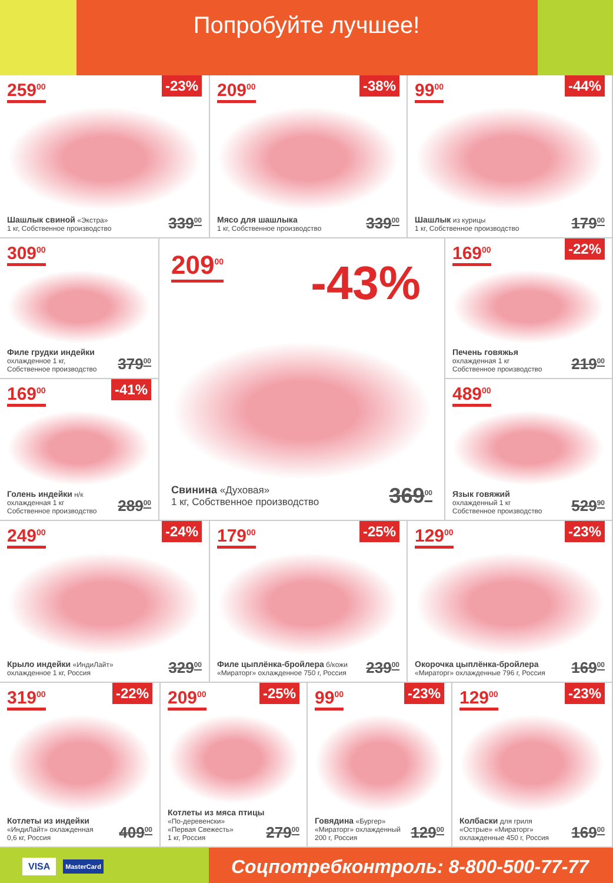Попробуйте лучшее!
259<sup>00</sup> -23%
Шашлык свиной «Экстра»
1 кг, Собственное производство
339<sup>00</sup>
209<sup>00</sup> -38%
Мясо для шашлыка
1 кг, Собственное производство
339<sup>00</sup>
99<sup>00</sup> -44%
Шашлык из курицы
1 кг, Собственное производство
179<sup>00</sup>
309<sup>00</sup>
Филе грудки индейки
охлажденное 1 кг,
Собственное производство
379<sup>00</sup>
169<sup>00</sup> -41%
Голень индейки н/к
охлажденная 1 кг
Собственное производство
289<sup>00</sup>
209<sup>00</sup>
-43%
Свинина «Духовая»
1 кг, Собственное производство
369<sup>00</sup>
169<sup>00</sup> -22%
Печень говяжья
охлажденная 1 кг
Собственное производство
219<sup>00</sup>
489<sup>00</sup>
Язык говяжий
охлажденный 1 кг
Собственное производство
529<sup>90</sup>
249<sup>00</sup> -24%
Крыло индейки «ИндиЛайт»
охлажденное 1 кг, Россия
329<sup>00</sup>
179<sup>00</sup> -25%
Филе цыплёнка-бройлера б/кожи
«Мираторг» охлажденное 750 г, Россия
239<sup>00</sup>
129<sup>00</sup> -23%
Окорочка цыплёнка-бройлера
«Мираторг» охлажденные 796 г, Россия
169<sup>00</sup>
319<sup>00</sup> -22%
Котлеты из индейки
«ИндиЛайт» охлажденная
0,6 кг, Россия
409<sup>00</sup>
209<sup>00</sup> -25%
Котлеты из мяса птицы «По-деревенски»
«Первая Свежесть»
1 кг, Россия
279<sup>00</sup>
99<sup>00</sup> -23%
Говядина «Бургер»
«Мираторг» охлажденный
200 г, Россия
129<sup>00</sup>
129<sup>00</sup> -23%
Колбаски для гриля
«Острые» «Мираторг»
охлажденные 450 г, Россия
169<sup>00</sup>
VISA MasterCard
Соцпотребконтроль: 8-800-500-77-77